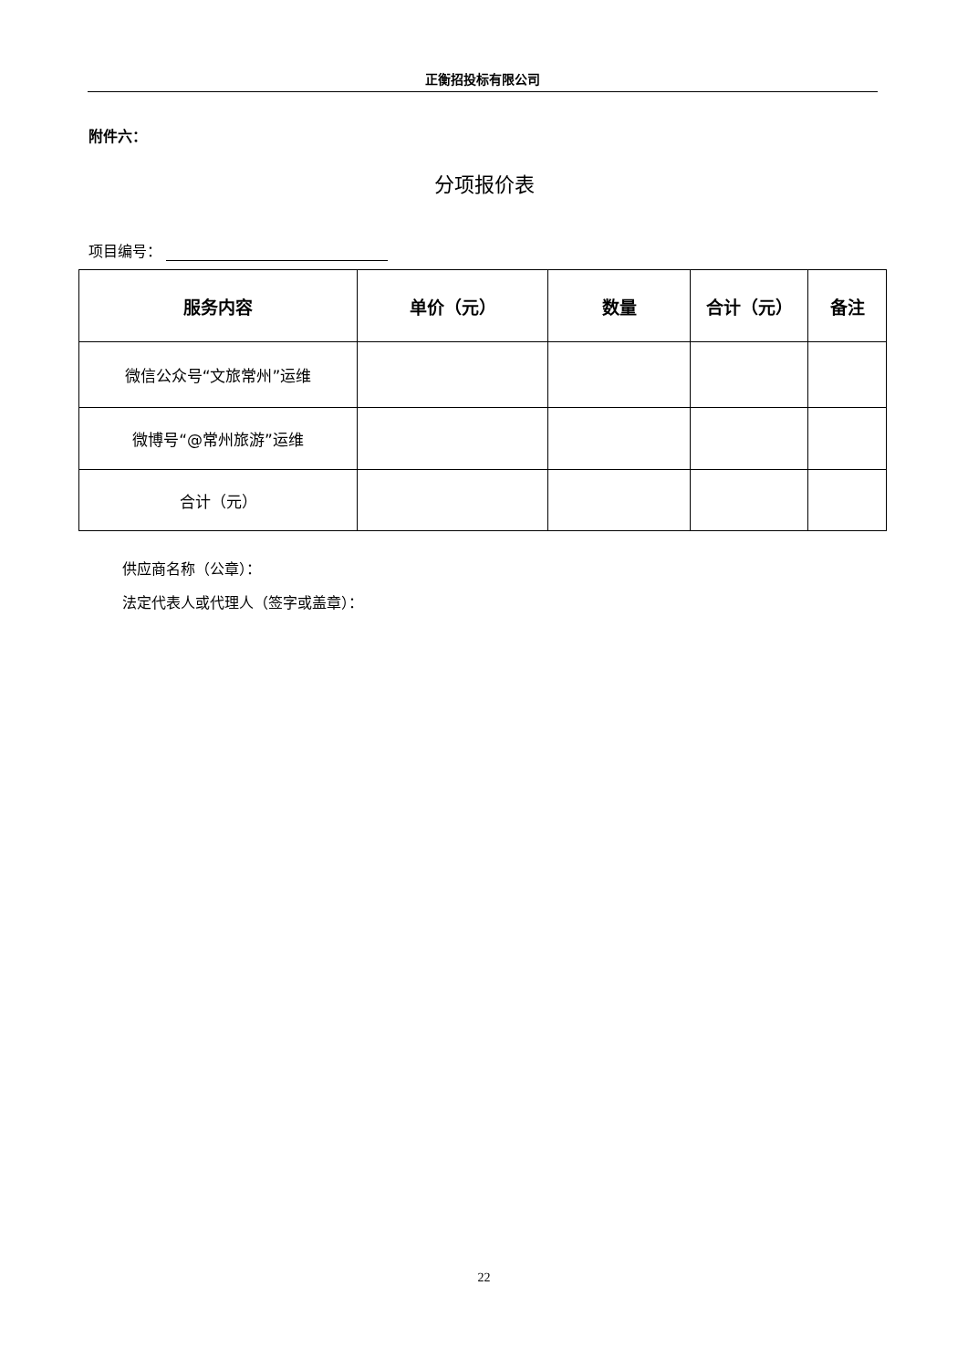正衡招投标有限公司
附件六：
分项报价表
项目编号：
| 服务内容 | 单价（元） | 数量 | 合计（元） | 备注 |
| --- | --- | --- | --- | --- |
| 微信公众号“文旅常州”运维 | | | | |
| 微博号“@常州旅游”运维 | | | | |
| 合计（元） | | | | |
供应商名称（公章）：
法定代表人或代理人（签字或盖章）：
22